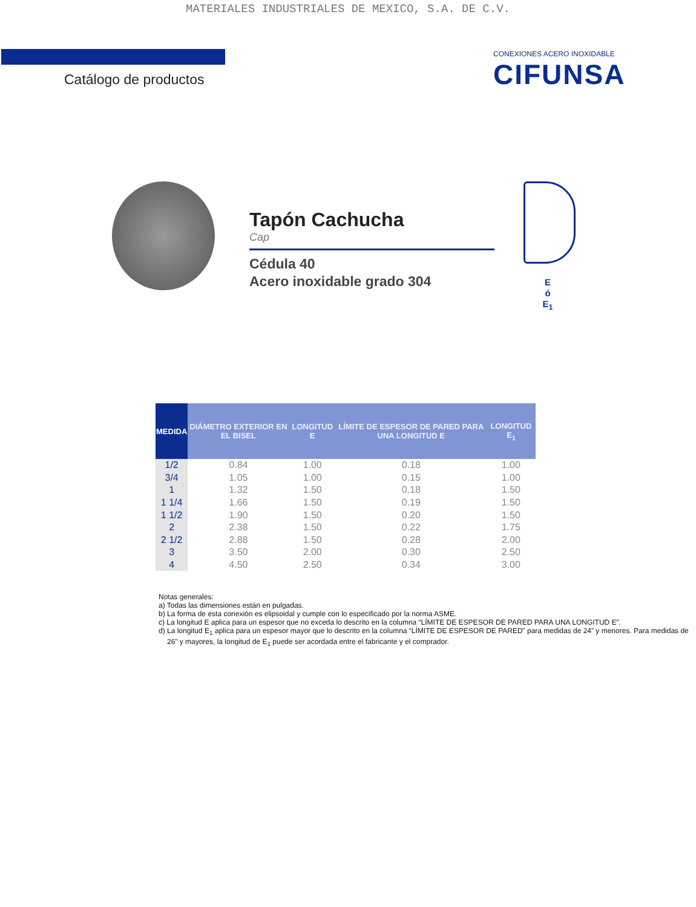MATERIALES INDUSTRIALES DE MEXICO, S.A. DE C.V.
Catálogo de productos
CONEXIONES ACERO INOXIDABLE
CIFUNSA
Tapón Cachucha
Cap
Cédula 40
Acero inoxidable grado 304
E
ó
E<sub>1</sub>
| MEDIDA | DIÁMETRO EXTERIOR EN EL BISEL | LONGITUD E | LÍMITE DE ESPESOR DE PARED PARA UNA LONGITUD E | LONGITUD E<sub>1</sub> |
| --- | --- | --- | --- | --- |
| 1/2 | 0.84 | 1.00 | 0.18 | 1.00 |
| 3/4 | 1.05 | 1.00 | 0.15 | 1.00 |
| 1 | 1.32 | 1.50 | 0.18 | 1.50 |
| 1 1/4 | 1.66 | 1.50 | 0.19 | 1.50 |
| 1 1/2 | 1.90 | 1.50 | 0.20 | 1.50 |
| 2 | 2.38 | 1.50 | 0.22 | 1.75 |
| 2 1/2 | 2.88 | 1.50 | 0.28 | 2.00 |
| 3 | 3.50 | 2.00 | 0.30 | 2.50 |
| 4 | 4.50 | 2.50 | 0.34 | 3.00 |
Notas generales:
a) Todas las dimensiones están en pulgadas.
b) La forma de esta conexión es elipsoidal y cumple con lo especificado por la norma ASME.
c) La longitud E aplica para un espesor que no exceda lo descrito en la columna “LÍMITE DE ESPESOR DE PARED PARA UNA LONGITUD E”.
d) La longitud E<sub>1</sub> aplica para un espesor mayor que lo descrito en la columna “LÍMITE DE ESPESOR DE PARED” para medidas de 24” y menores. Para medidas de 26” y mayores, la longitud de E<sub>1</sub> puede ser acordada entre el fabricante y el comprador.